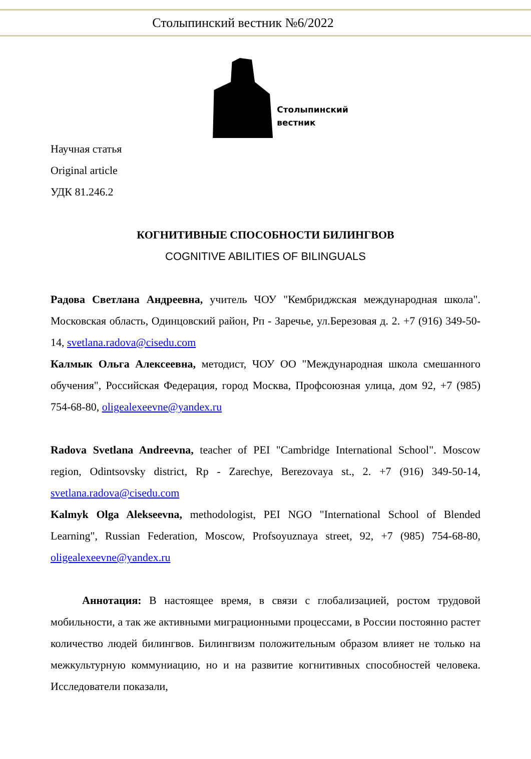Столыпинский вестник №6/2022
Столыпинский
вестник
Научная статья
Original article
УДК 81.246.2
КОГНИТИВНЫЕ СПОСОБНОСТИ БИЛИНГВОВ
COGNITIVE ABILITIES OF BILINGUALS
Радова Светлана Андреевна, учитель ЧОУ "Кембриджская международная школа". Московская область, Одинцовский район, Рп - Заречье, ул.Березовая д. 2. +7 (916) 349-50-14, svetlana.radova@cisedu.com
Калмык Ольга Алексеевна, методист, ЧОУ ОО "Международная школа смешанного обучения", Российская Федерация, город Москва, Профсоюзная улица, дом 92, +7 (985) 754-68-80, oligealexeevne@yandex.ru
Radova Svetlana Andreevna, teacher of PEI "Cambridge International School". Moscow region, Odintsovsky district, Rp - Zarechye, Berezovaya st., 2. +7 (916) 349-50-14, svetlana.radova@cisedu.com
Kalmyk Olga Alekseevna, methodologist, PEI NGO "International School of Blended Learning", Russian Federation, Moscow, Profsoyuznaya street, 92, +7 (985) 754-68-80, oligealexeevne@yandex.ru
Аннотация: В настоящее время, в связи с глобализацией, ростом трудовой мобильности, а так же активными миграционными процессами, в России постоянно растет количество людей билингвов. Билингвизм положительным образом влияет не только на межкультурную коммуниацию, но и на развитие когнитивных способностей человека. Исследователи показали,